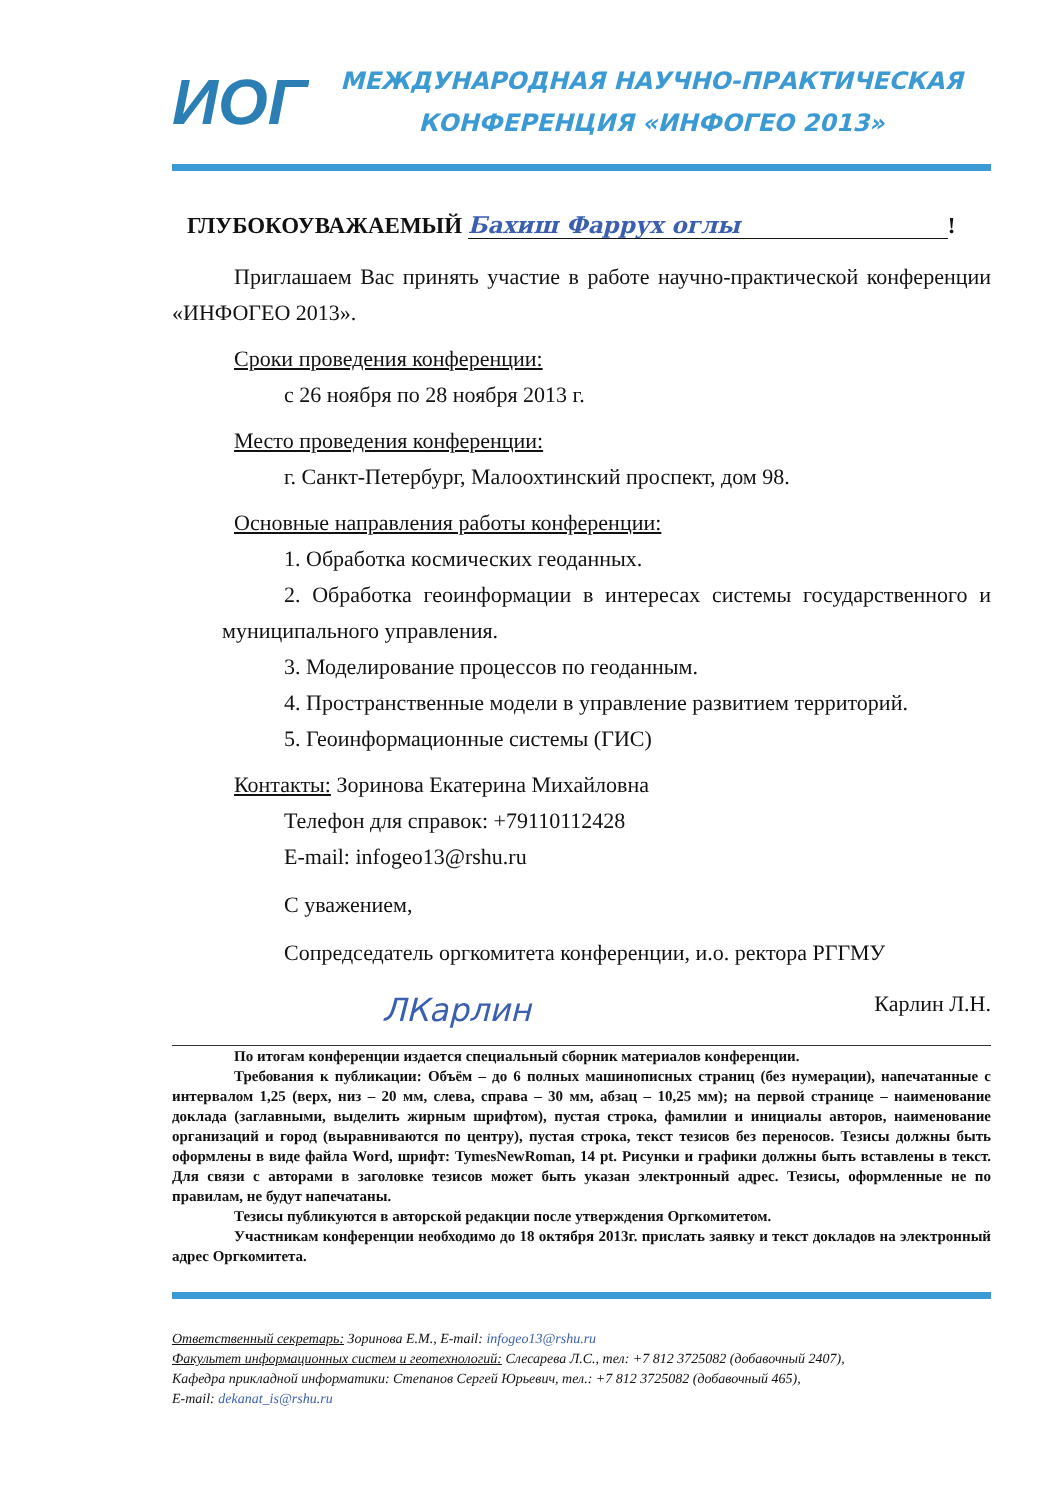ИОГ
МЕЖДУНАРОДНАЯ НАУЧНО-ПРАКТИЧЕСКАЯ
КОНФЕРЕНЦИЯ «ИНФОГЕО 2013»
ГЛУБОКОУВАЖАЕМЫЙ Бахиш Фаррух оглы!
Приглашаем Вас принять участие в работе научно-практической конференции «ИНФОГЕО 2013».
Сроки проведения конференции:
с 26 ноября по 28 ноября 2013 г.
Место проведения конференции:
г. Санкт-Петербург, Малоохтинский проспект, дом 98.
Основные направления работы конференции:
1. Обработка космических геоданных.
2. Обработка геоинформации в интересах системы государственного и муниципального управления.
3. Моделирование процессов по геоданным.
4. Пространственные модели в управление развитием территорий.
5. Геоинформационные системы (ГИС)
Контакты: Зоринова Екатерина Михайловна
Телефон для справок: +79110112428
E-mail: infogeo13@rshu.ru
С уважением,
Сопредседатель оргкомитета конференции, и.о. ректора РГГМУ
ЛКарлин Карлин Л.Н.
По итогам конференции издается специальный сборник материалов конференции.
Требования к публикации: Объём – до 6 полных машинописных страниц (без нумерации), напечатанные с интервалом 1,25 (верх, низ – 20 мм, слева, справа – 30 мм, абзац – 10,25 мм); на первой странице – наименование доклада (заглавными, выделить жирным шрифтом), пустая строка, фамилии и инициалы авторов, наименование организаций и город (выравниваются по центру), пустая строка, текст тезисов без переносов. Тезисы должны быть оформлены в виде файла Word, шрифт: TymesNewRoman, 14 pt. Рисунки и графики должны быть вставлены в текст. Для связи с авторами в заголовке тезисов может быть указан электронный адрес. Тезисы, оформленные не по правилам, не будут напечатаны.
Тезисы публикуются в авторской редакции после утверждения Оргкомитетом.
Участникам конференции необходимо до 18 октября 2013г. прислать заявку и текст докладов на электронный адрес Оргкомитета.
Ответственный секретарь: Зоринова Е.М., E-mail: infogeo13@rshu.ru
Факультет информационных систем и геотехнологий: Слесарева Л.С., тел: +7 812 3725082 (добавочный 2407),
Кафедра прикладной информатики: Степанов Сергей Юрьевич, тел.: +7 812 3725082 (добавочный 465),
E-mail: dekanat_is@rshu.ru